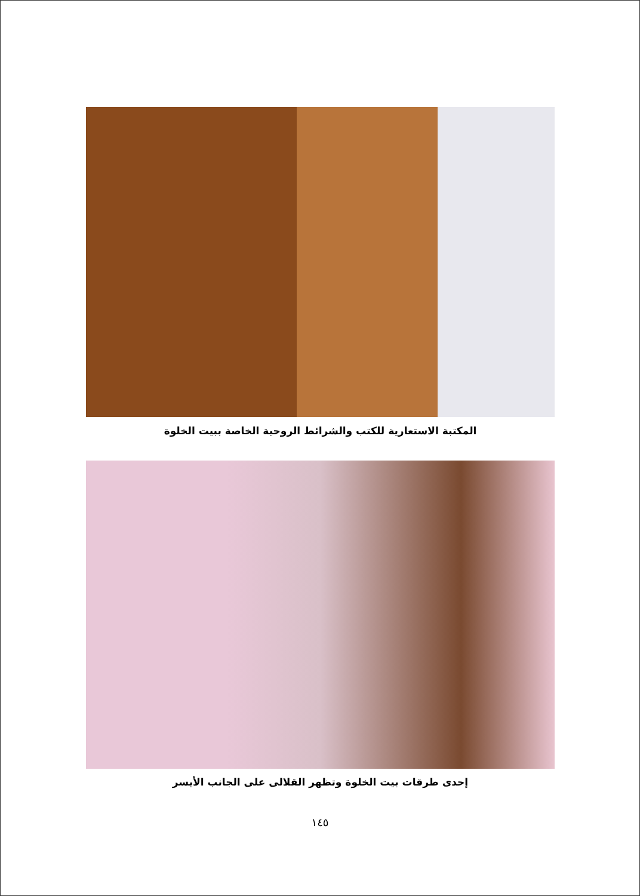المكتبة الاستعارية للكتب والشرائط الروحية الخاصة ببيت الخلوة
إحدى طرقات بيت الخلوة وتظهر القلالى على الجانب الأيسر
١٤٥